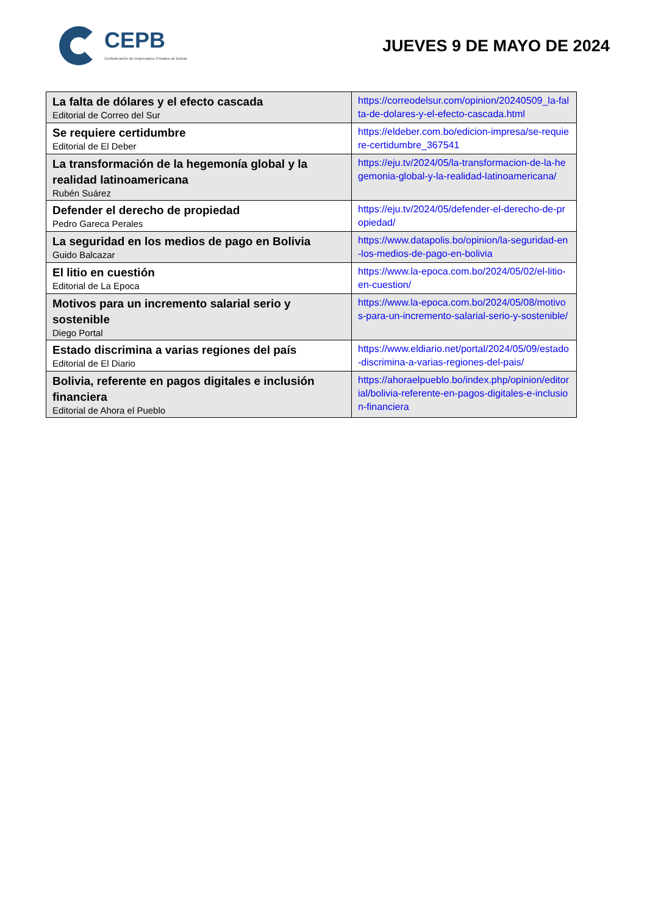CEPB
Confederación de Empresarios Privados de Bolivia
JUEVES 9 DE MAYO DE 2024
| La falta de dólares y el efecto cascada Editorial de Correo del Sur | https://correodelsur.com/opinion/20240509_la-falta-de-dolares-y-el-efecto-cascada.html |
| Se requiere certidumbre Editorial de El Deber | https://eldeber.com.bo/edicion-impresa/se-requiere-certidumbre_367541 |
| La transformación de la hegemonía global y la realidad latinoamericana Rubén Suárez | https://eju.tv/2024/05/la-transformacion-de-la-hegemonia-global-y-la-realidad-latinoamericana/ |
| Defender el derecho de propiedad Pedro Gareca Perales | https://eju.tv/2024/05/defender-el-derecho-de-propiedad/ |
| La seguridad en los medios de pago en Bolivia Guido Balcazar | https://www.datapolis.bo/opinion/la-seguridad-en-los-medios-de-pago-en-bolivia |
| El litio en cuestión Editorial de La Epoca | https://www.la-epoca.com.bo/2024/05/02/el-litio-en-cuestion/ |
| Motivos para un incremento salarial serio y sostenible Diego Portal | https://www.la-epoca.com.bo/2024/05/08/motivos-para-un-incremento-salarial-serio-y-sostenible/ |
| Estado discrimina a varias regiones del país Editorial de El Diario | https://www.eldiario.net/portal/2024/05/09/estado-discrimina-a-varias-regiones-del-pais/ |
| Bolivia, referente en pagos digitales e inclusión financiera Editorial de Ahora el Pueblo | https://ahoraelpueblo.bo/index.php/opinion/editorial/bolivia-referente-en-pagos-digitales-e-inclusion-financiera |